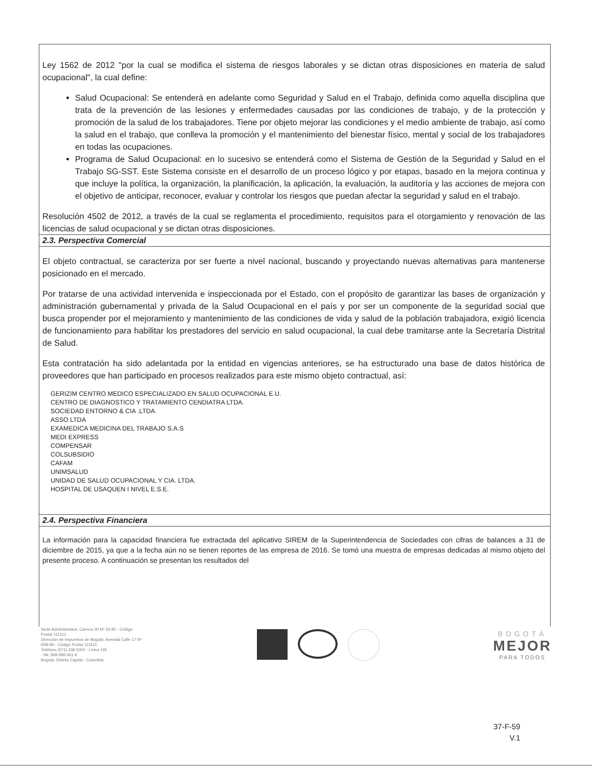Ley 1562 de 2012 "por la cual se modifica el sistema de riesgos laborales y se dictan otras disposiciones en materia de salud ocupacional", la cual define:
Salud Ocupacional: Se entenderá en adelante como Seguridad y Salud en el Trabajo, definida como aquella disciplina que trata de la prevención de las lesiones y enfermedades causadas por las condiciones de trabajo, y de la protección y promoción de la salud de los trabajadores. Tiene por objeto mejorar las condiciones y el medio ambiente de trabajo, así como la salud en el trabajo, que conlleva la promoción y el mantenimiento del bienestar físico, mental y social de los trabajadores en todas las ocupaciones.
Programa de Salud Ocupacional: en lo sucesivo se entenderá como el Sistema de Gestión de la Seguridad y Salud en el Trabajo SG-SST. Este Sistema consiste en el desarrollo de un proceso lógico y por etapas, basado en la mejora continua y que incluye la política, la organización, la planificación, la aplicación, la evaluación, la auditoría y las acciones de mejora con el objetivo de anticipar, reconocer, evaluar y controlar los riesgos que puedan afectar la seguridad y salud en el trabajo.
Resolución 4502 de 2012, a través de la cual se reglamenta el procedimiento, requisitos para el otorgamiento y renovación de las licencias de salud ocupacional y se dictan otras disposiciones.
2.3. Perspectiva Comercial
El objeto contractual, se caracteriza por ser fuerte a nivel nacional, buscando y proyectando nuevas alternativas para mantenerse posicionado en el mercado.
Por tratarse de una actividad intervenida e inspeccionada por el Estado, con el propósito de garantizar las bases de organización y administración gubernamental y privada de la Salud Ocupacional en el país y por ser un componente de la seguridad social que busca propender por el mejoramiento y mantenimiento de las condiciones de vida y salud de la población trabajadora, exigió licencia de funcionamiento para habilitar los prestadores del servicio en salud ocupacional, la cual debe tramitarse ante la Secretaría Distrital de Salud.
Esta contratación ha sido adelantada por la entidad en vigencias anteriores, se ha estructurado una base de datos histórica de proveedores que han participado en procesos realizados para este mismo objeto contractual, así:
GERIZIM CENTRO MEDICO ESPECIALIZADO EN SALUD OCUPACIONAL E.U.
CENTRO DE DIAGNOSTICO Y TRATAMIENTO CENDIATRA LTDA.
SOCIEDAD ENTORNO & CIA .LTDA.
ASSO LTDA
EXAMEDICA MEDICINA DEL TRABAJO S.A.S
MEDI EXPRESS
COMPENSAR
COLSUBSIDIO
CAFAM
UNIMSALUD
UNIDAD DE SALUD OCUPACIONAL Y CIA. LTDA.
HOSPITAL DE USAQUEN I NIVEL E.S.E.
2.4. Perspectiva Financiera
La información para la capacidad financiera fue extractada del aplicativo SIREM de la Superintendencia de Sociedades con cifras de balances a 31 de diciembre de 2015, ya que a la fecha aún no se tienen reportes de las empresa de 2016. Se tomó una muestra de empresas dedicadas al mismo objeto del presente proceso. A continuación se presentan los resultados del
Sede Administrativa: Carrera 30 Nº 25-90 - Código Postal 111311
Dirección de Impuestos de Bogotá: Avenida Calle 17 Nº 65B-95 - Código Postal 111611
Teléfono (571) 338 5000 - Línea 195
- Nit. 899.999.061-9
Bogotá, Distrito Capital - Colombia
BOGOTÁ
MEJOR
PARA TODOS
37-F-59
V.1